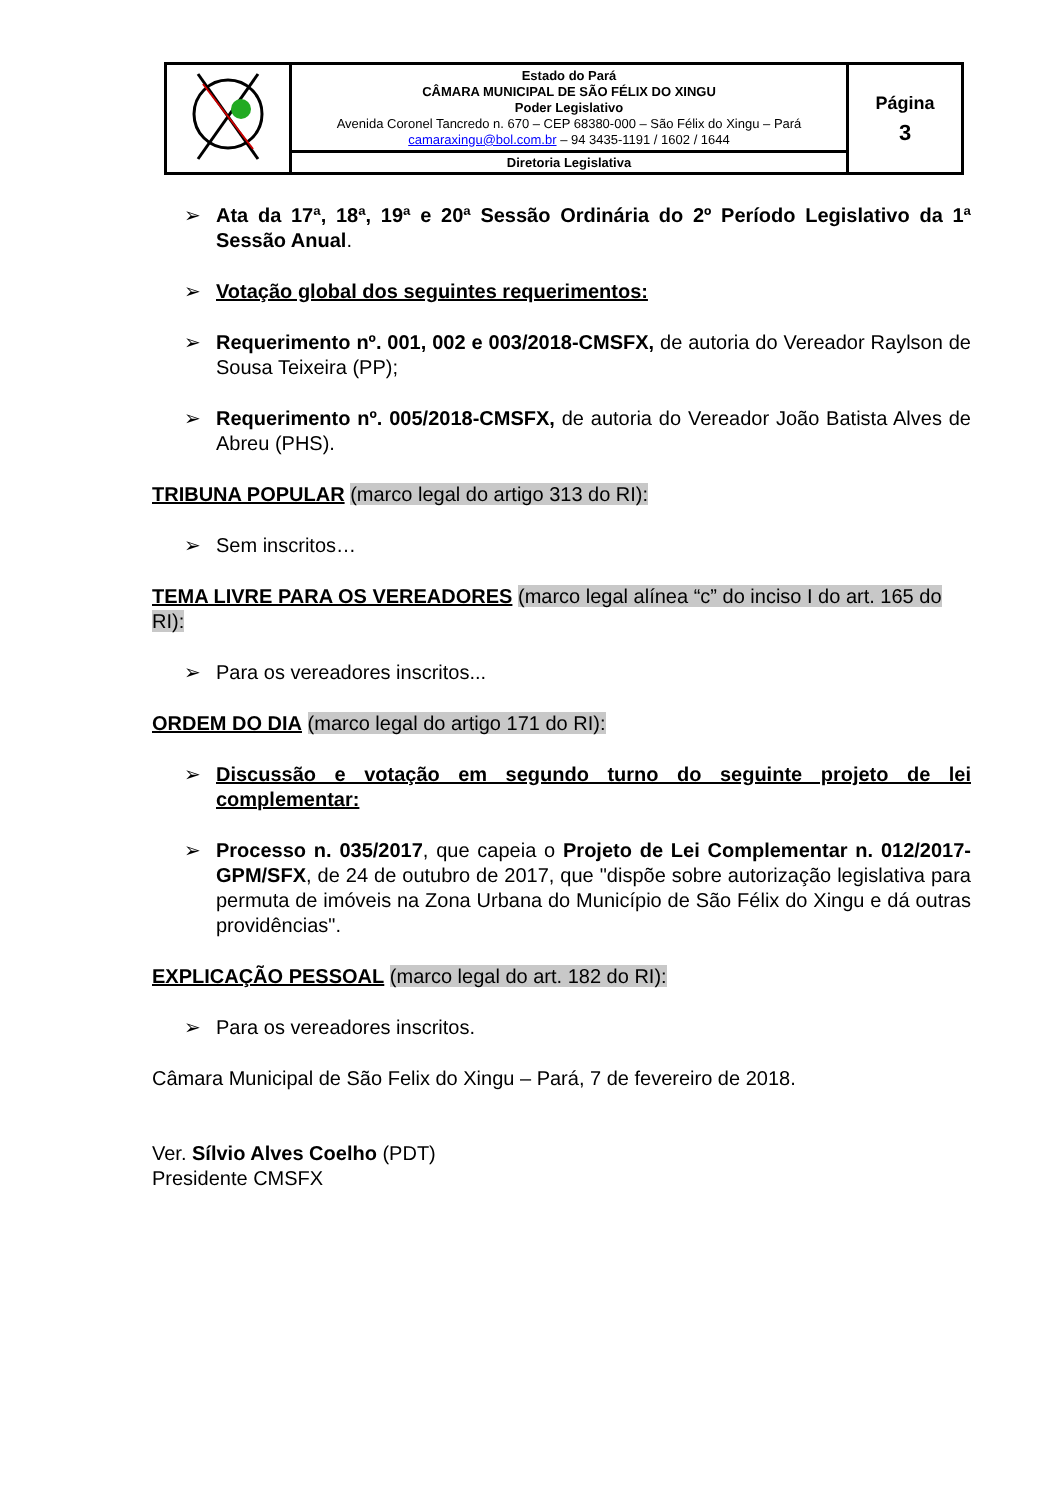| | Estado do Pará CÂMARA MUNICIPAL DE SÃO FÉLIX DO XINGU Poder Legislativo Avenida Coronel Tancredo n. 670 – CEP 68380-000 – São Félix do Xingu – Pará camaraxingu@bol.com.br – 94 3435-1191 / 1602 / 1644 | Página 3 |
| | Diretoria Legislativa | |
➢ Ata da 17ª, 18ª, 19ª e 20ª Sessão Ordinária do 2º Período Legislativo da 1ª Sessão Anual.
➢ Votação global dos seguintes requerimentos:
➢ Requerimento nº. 001, 002 e 003/2018-CMSFX, de autoria do Vereador Raylson de Sousa Teixeira (PP);
➢ Requerimento nº. 005/2018-CMSFX, de autoria do Vereador João Batista Alves de Abreu (PHS).
TRIBUNA POPULAR (marco legal do artigo 313 do RI):
➢ Sem inscritos…
TEMA LIVRE PARA OS VEREADORES (marco legal alínea “c” do inciso I do art. 165 do RI):
➢ Para os vereadores inscritos...
ORDEM DO DIA (marco legal do artigo 171 do RI):
➢ Discussão e votação em segundo turno do seguinte projeto de lei complementar:
➢ Processo n. 035/2017, que capeia o Projeto de Lei Complementar n. 012/2017-GPM/SFX, de 24 de outubro de 2017, que "dispõe sobre autorização legislativa para permuta de imóveis na Zona Urbana do Município de São Félix do Xingu e dá outras providências".
EXPLICAÇÃO PESSOAL (marco legal do art. 182 do RI):
➢ Para os vereadores inscritos.
Câmara Municipal de São Felix do Xingu – Pará, 7 de fevereiro de 2018.
Ver. Sílvio Alves Coelho (PDT)
Presidente CMSFX